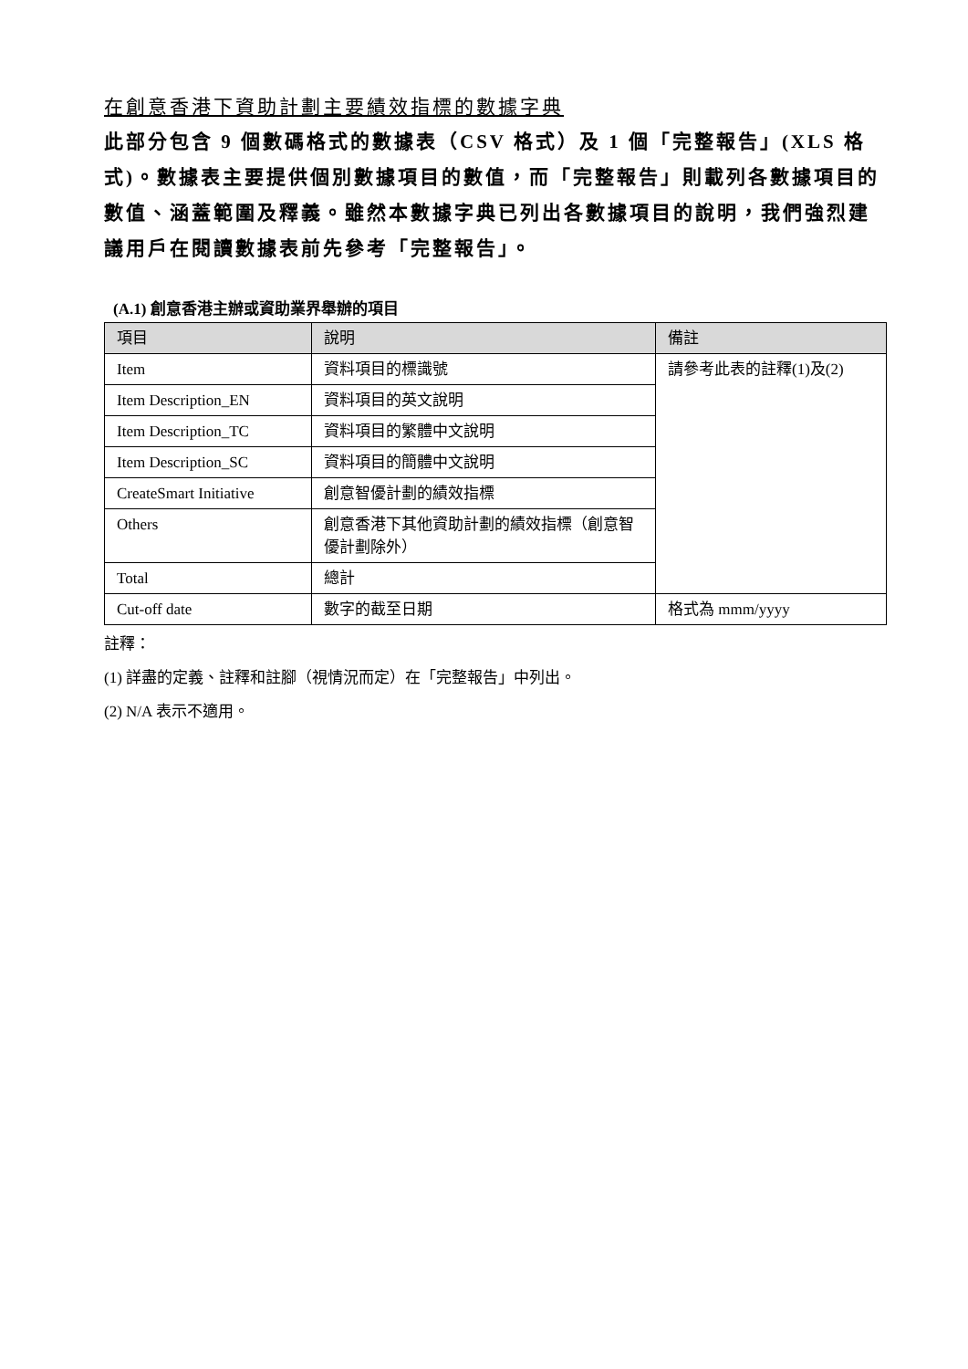在創意香港下資助計劃主要績效指標的數據字典
此部分包含 9 個數碼格式的數據表（CSV 格式）及 1 個「完整報告」(XLS 格式)。數據表主要提供個別數據項目的數值，而「完整報告」則載列各數據項目的數值、涵蓋範圍及釋義。雖然本數據字典已列出各數據項目的說明，我們強烈建議用戶在閱讀數據表前先參考「完整報告」。
(A.1) 創意香港主辦或資助業界舉辦的項目
| 項目 | 說明 | 備註 |
| --- | --- | --- |
| Item | 資料項目的標識號 | 請參考此表的註釋(1)及(2) |
| Item Description_EN | 資料項目的英文說明 | |
| Item Description_TC | 資料項目的繁體中文說明 | |
| Item Description_SC | 資料項目的簡體中文說明 | |
| CreateSmart Initiative | 創意智優計劃的績效指標 | |
| Others | 創意香港下其他資助計劃的績效指標（創意智優計劃除外） | |
| Total | 總計 | |
| Cut-off date | 數字的截至日期 | 格式為 mmm/yyyy |
註釋：
(1) 詳盡的定義、註釋和註腳（視情況而定）在「完整報告」中列出。
(2) N/A 表示不適用。